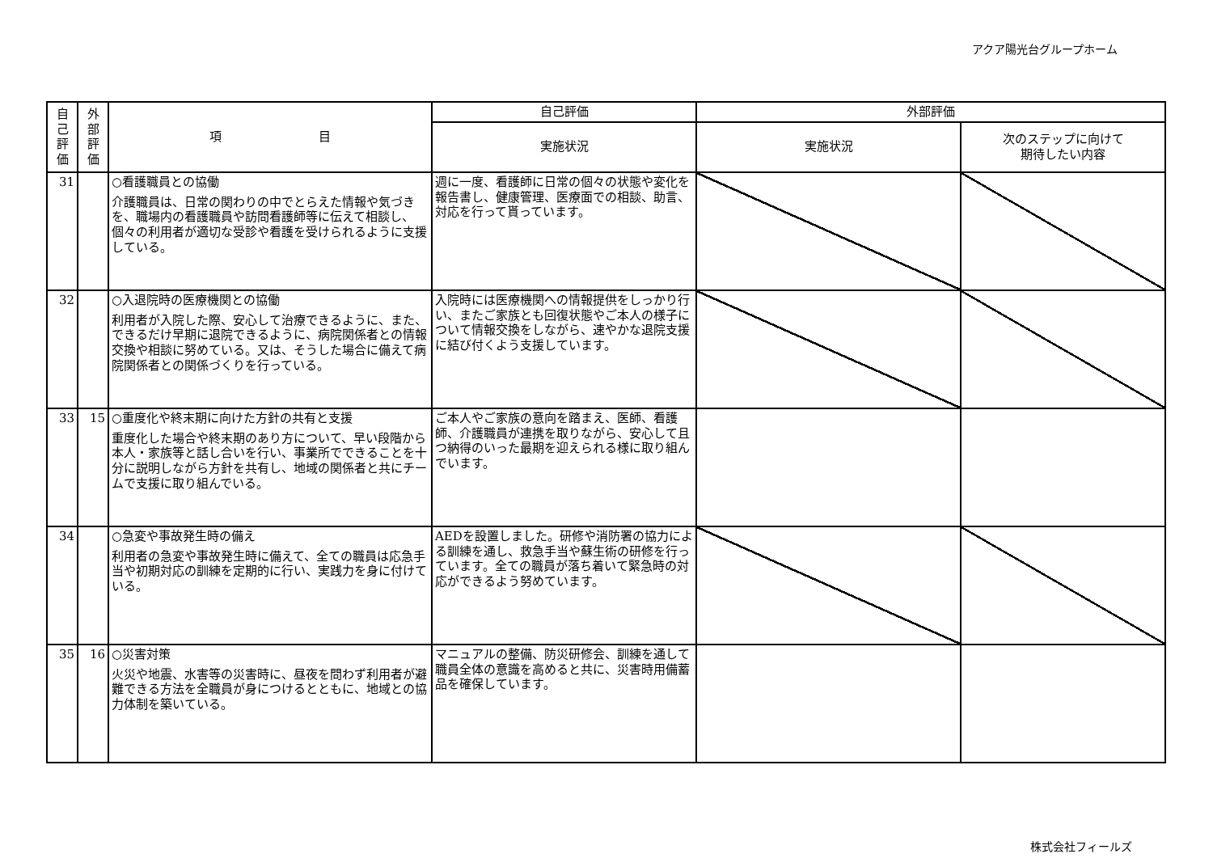アクア陽光台グループホーム
| 自 己 評 価 | 外 部 評 価 | 項 目 | 自己評価 | 外部評価 | |
| --- | --- | --- | --- | --- | --- |
| | | | 実施状況 | 実施状況 | 次のステップに向けて 期待したい内容 |
| 31 | | ○看護職員との協働 介護職員は、日常の関わりの中でとらえた情報や気づきを、職場内の看護職員や訪問看護師等に伝えて相談し、個々の利用者が適切な受診や看護を受けられるように支援している。 | 週に一度、看護師に日常の個々の状態や変化を報告書し、健康管理、医療面での相談、助言、対応を行って貰っています。 | | |
| 32 | | ○入退院時の医療機関との協働 利用者が入院した際、安心して治療できるように、また、できるだけ早期に退院できるように、病院関係者との情報交換や相談に努めている。又は、そうした場合に備えて病院関係者との関係づくりを行っている。 | 入院時には医療機関への情報提供をしっかり行い、またご家族とも回復状態やご本人の様子について情報交換をしながら、速やかな退院支援に結び付くよう支援しています。 | | |
| 33 | 15 | ○重度化や終末期に向けた方針の共有と支援 重度化した場合や終末期のあり方について、早い段階から本人・家族等と話し合いを行い、事業所でできることを十分に説明しながら方針を共有し、地域の関係者と共にチームで支援に取り組んでいる。 | ご本人やご家族の意向を踏まえ、医師、看護師、介護職員が連携を取りながら、安心して且つ納得のいった最期を迎えられる様に取り組んでいます。 | | |
| 34 | | ○急変や事故発生時の備え 利用者の急変や事故発生時に備えて、全ての職員は応急手当や初期対応の訓練を定期的に行い、実践力を身に付けている。 | AEDを設置しました。研修や消防署の協力による訓練を通し、救急手当や蘇生術の研修を行っています。全ての職員が落ち着いて緊急時の対応ができるよう努めています。 | | |
| 35 | 16 | ○災害対策 火災や地震、水害等の災害時に、昼夜を問わず利用者が避難できる方法を全職員が身につけるとともに、地域との協力体制を築いている。 | マニュアルの整備、防災研修会、訓練を通して職員全体の意識を高めると共に、災害時用備蓄品を確保しています。 | | |
株式会社フィールズ